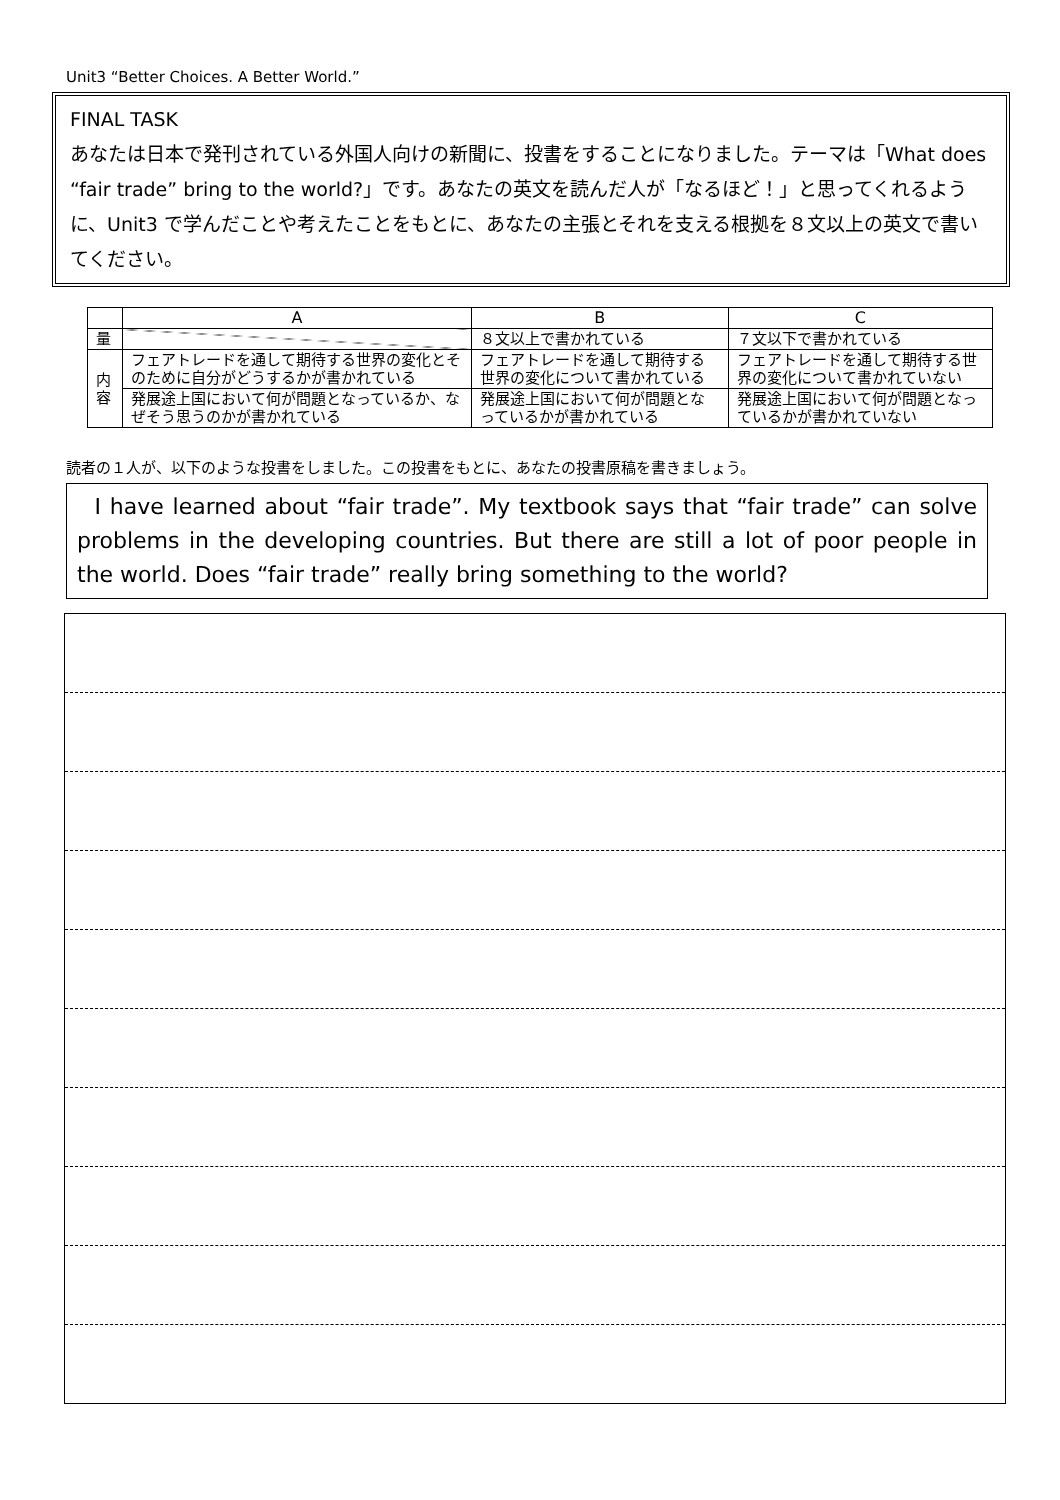Unit3 “Better Choices. A Better World.”
FINAL TASK
あなたは日本で発刊されている外国人向けの新聞に、投書をすることになりました。テーマは「What does “fair trade” bring to the world?」です。あなたの英文を読んだ人が「なるほど！」と思ってくれるように、Unit3 で学んだことや考えたことをもとに、あなたの主張とそれを支える根拠を８文以上の英文で書いてください。
| | A | B | C |
| --- | --- | --- | --- |
| 量 | | ８文以上で書かれている | ７文以下で書かれている |
| 内 容 | フェアトレードを通して期待する世界の変化とそのために自分がどうするかが書かれている | フェアトレードを通して期待する世界の変化について書かれている | フェアトレードを通して期待する世界の変化について書かれていない |
| | 発展途上国において何が問題となっているか、なぜそう思うのかが書かれている | 発展途上国において何が問題となっているかが書かれている | 発展途上国において何が問題となっているかが書かれていない |
読者の１人が、以下のような投書をしました。この投書をもとに、あなたの投書原稿を書きましょう。
I have learned about “fair trade”. My textbook says that “fair trade” can solve problems in the developing countries. But there are still a lot of poor people in the world. Does “fair trade” really bring something to the world?